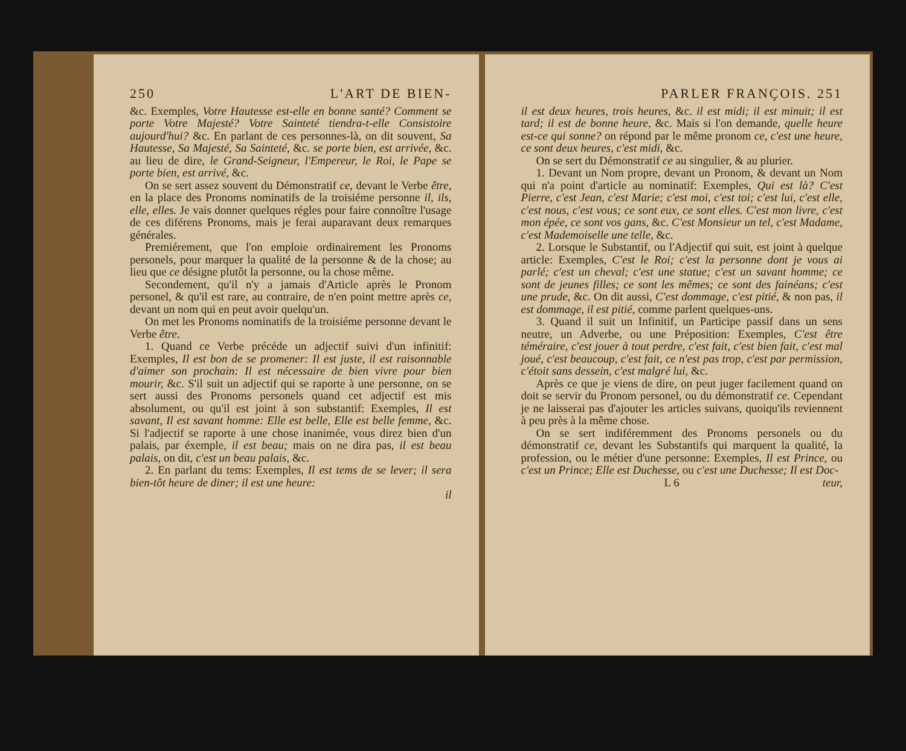250 L'ART DE BIEN-
&c. Exemples, Votre Hautesse est-elle en bonne santé? Comment se porte Votre Majesté? Votre Sainteté tiendra-t-elle Consistoire aujourd'hui? &c. En parlant de ces personnes-là, on dit souvent, Sa Hautesse, Sa Majesté, Sa Sainteté, &c. se porte bien, est arrivée, &c. au lieu de dire, le Grand-Seigneur, l'Empereur, le Roi, le Pape se porte bien, est arrivé, &c.
On se sert assez souvent du Démonstratif ce, devant le Verbe être, en la place des Pronoms nominatifs de la troisiéme personne il, ils, elle, elles. Je vais donner quelques régles pour faire connoître l'usage de ces diférens Pronoms, mais je ferai auparavant deux remarques générales.
Premiérement, que l'on emploie ordinairement les Pronoms personels, pour marquer la qualité de la personne & de la chose; au lieu que ce désigne plutôt la personne, ou la chose même.
Secondement, qu'il n'y a jamais d'Article après le Pronom personel, & qu'il est rare, au contraire, de n'en point mettre après ce, devant un nom qui en peut avoir quelqu'un.
On met les Pronoms nominatifs de la troisiéme personne devant le Verbe être.
1. Quand ce Verbe précéde un adjectif suivi d'un infinitif: Exemples, Il est bon de se promener: Il est juste, il est raisonnable d'aimer son prochain: Il est nécessaire de bien vivre pour bien mourir, &c. S'il suit un adjectif qui se raporte à une personne, on se sert aussi des Pronoms personels quand cet adjectif est mis absolument, ou qu'il est joint à son substantif: Exemples, Il est savant, Il est savant homme: Elle est belle, Elle est belle femme, &c. Si l'adjectif se raporte à une chose inanimée, vous direz bien d'un palais, par éxemple, il est beau; mais on ne dira pas, il est beau palais, on dit, c'est un beau palais, &c.
2. En parlant du tems: Exemples, Il est tems de se lever; il sera bien-tôt heure de diner; il est une heure:
il
PARLER FRANÇOIS. 251
il est deux heures, trois heures, &c. il est midi; il est minuit; il est tard; il est de bonne heure, &c. Mais si l'on demande, quelle heure est-ce qui sonne? on répond par le même pronom ce, c'est une heure, ce sont deux heures, c'est midi, &c.
On se sert du Démonstratif ce au singulier, & au plurier.
1. Devant un Nom propre, devant un Pronom, & devant un Nom qui n'a point d'article au nominatif: Exemples, Qui est là? C'est Pierre, c'est Jean, c'est Marie; c'est moi, c'est toi; c'est lui, c'est elle, c'est nous, c'est vous; ce sont eux, ce sont elles. C'est mon livre, c'est mon épée, ce sont vos gans, &c. C'est Monsieur un tel, c'est Madame, c'est Mademoiselle une telle, &c.
2. Lorsque le Substantif, ou l'Adjectif qui suit, est joint à quelque article: Exemples, C'est le Roi; c'est la personne dont je vous ai parlé; c'est un cheval; c'est une statue; c'est un savant homme; ce sont de jeunes filles; ce sont les mêmes; ce sont des fainéans; c'est une prude, &c. On dit aussi, C'est dommage, c'est pitié, & non pas, il est dommage, il est pitié, comme parlent quelques-uns.
3. Quand il suit un Infinitif, un Participe passif dans un sens neutre, un Adverbe, ou une Préposition: Exemples, C'est être téméraire, c'est jouer à tout perdre, c'est fait, c'est bien fait, c'est mal joué, c'est beaucoup, c'est fait, ce n'est pas trop, c'est par permission, c'étoit sans dessein, c'est malgré lui, &c.
Après ce que je viens de dire, on peut juger facilement quand on doit se servir du Pronom personel, ou du démonstratif ce. Cependant je ne laisserai pas d'ajouter les articles suivans, quoiqu'ils reviennent à peu près à la même chose.
On se sert indiféremment des Pronoms personels ou du démonstratif ce, devant les Substantifs qui marquent la qualité, la profession, ou le métier d'une personne: Exemples, Il est Prince, ou c'est un Prince; Elle est Duchesse, ou c'est une Duchesse; Il est Doc-
L 6 teur,